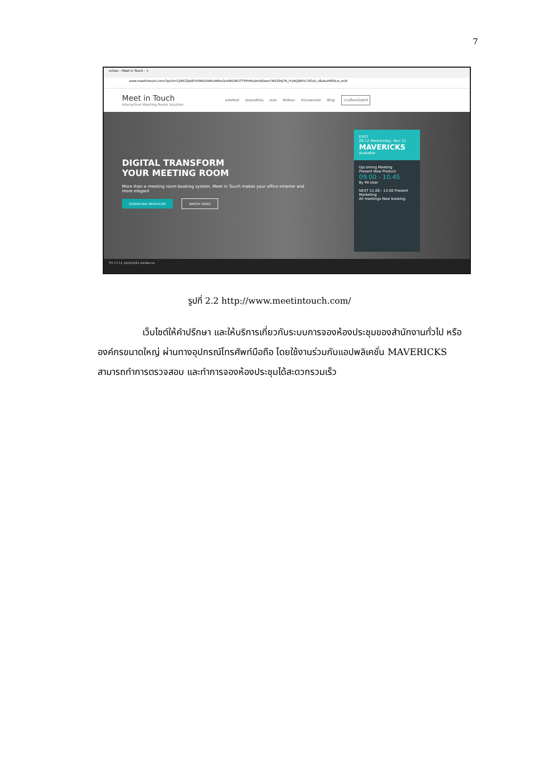7
หน้าแรก - Meet in Touch - ×
www.meetintouch.com/?gclid=Cj0KCQjw8YXXBRDXARIsAMzsQuVIBGdESTTVPH9cJdmbfjlooo74I030dj7N_IYxAQj6KhL7dSuV_v8aAuHEEALw_wcB
Meet in Touch
Interactive Meeting Room Solution
ผลิตภัณฑ์ คุณสมบัติเด่น สเปค ติดต่อเรา คำถามพบบ่อย Blog ดาวน์โหลดโบรชัวร์
DIGITAL TRANSFORM
YOUR MEETING ROOM
More than a meeting room booking system, Meet in Touch makes your office smarter and more elegant
DOWNLOAD BROCHURE WATCH VIDEO
EXZY
09:12 Wednesday, Nov 12
MAVERICKS
Available
Upcoming Meeting
Present New Product
09.00 - 10.45
By Mr.User
NEXT 11.00 - 13.00 Present Marketing
All meetings New booking
TH 17:11 26/4/2561 ฝากข้อความ
รูปที่ 2.2 http://www.meetintouch.com/
เว็บไซต์ให้คำปรึกษา และให้บริการเกี่ยวกับระบบการจองห้องประชุมของสำนักงานทั่วไป หรือองค์กรขนาดใหญ่ ผ่านทางอุปกรณ์โทรศัพท์มือถือ โดยใช้งานร่วมกับแอปพลิเคชั่น MAVERICKS สามารถทำการตรวจสอบ และทำการจองห้องประชุมได้สะดวกรวมเร็ว